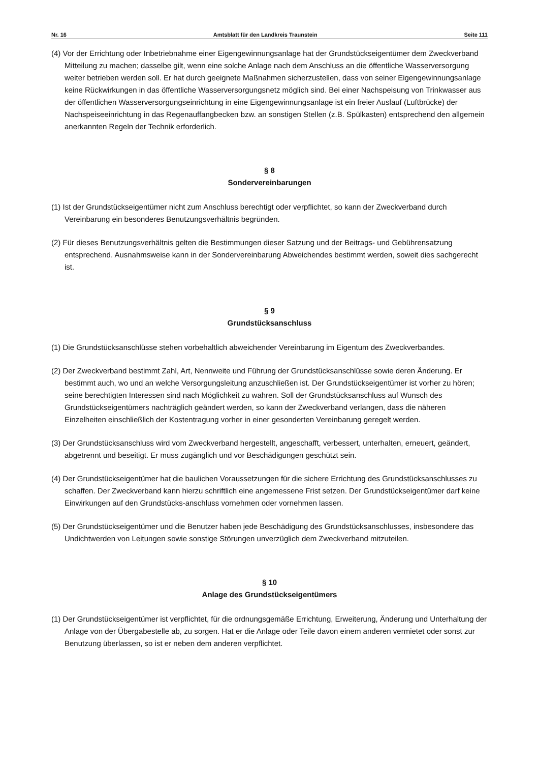Nr. 16 Amtsblatt für den Landkreis Traunstein Seite 111
(4) Vor der Errichtung oder Inbetriebnahme einer Eigengewinnungsanlage hat der Grundstückseigentümer dem Zweckverband Mitteilung zu machen; dasselbe gilt, wenn eine solche Anlage nach dem Anschluss an die öffentliche Wasserversorgung weiter betrieben werden soll. Er hat durch geeignete Maßnahmen sicherzustellen, dass von seiner Eigengewinnungsanlage keine Rückwirkungen in das öffentliche Wasserversorgungsnetz möglich sind. Bei einer Nachspeisung von Trinkwasser aus der öffentlichen Wasserversorgungseinrichtung in eine Eigengewinnungsanlage ist ein freier Auslauf (Luftbrücke) der Nachspeiseeinrichtung in das Regenauffangbecken bzw. an sonstigen Stellen (z.B. Spülkasten) entsprechend den allgemein anerkannten Regeln der Technik erforderlich.
§ 8
Sondervereinbarungen
(1) Ist der Grundstückseigentümer nicht zum Anschluss berechtigt oder verpflichtet, so kann der Zweckverband durch Vereinbarung ein besonderes Benutzungsverhältnis begründen.
(2) Für dieses Benutzungsverhältnis gelten die Bestimmungen dieser Satzung und der Beitrags- und Gebührensatzung entsprechend. Ausnahmsweise kann in der Sondervereinbarung Abweichendes bestimmt werden, soweit dies sachgerecht ist.
§ 9
Grundstücksanschluss
(1) Die Grundstücksanschlüsse stehen vorbehaltlich abweichender Vereinbarung im Eigentum des Zweckverbandes.
(2) Der Zweckverband bestimmt Zahl, Art, Nennweite und Führung der Grundstücksanschlüsse sowie deren Änderung. Er bestimmt auch, wo und an welche Versorgungsleitung anzuschließen ist. Der Grundstückseigentümer ist vorher zu hören; seine berechtigten Interessen sind nach Möglichkeit zu wahren. Soll der Grundstücksanschluss auf Wunsch des Grundstückseigentümers nachträglich geändert werden, so kann der Zweckverband verlangen, dass die näheren Einzelheiten einschließlich der Kostentragung vorher in einer gesonderten Vereinbarung geregelt werden.
(3) Der Grundstücksanschluss wird vom Zweckverband hergestellt, angeschafft, verbessert, unterhalten, erneuert, geändert, abgetrennt und beseitigt. Er muss zugänglich und vor Beschädigungen geschützt sein.
(4) Der Grundstückseigentümer hat die baulichen Voraussetzungen für die sichere Errichtung des Grundstücksanschlusses zu schaffen. Der Zweckverband kann hierzu schriftlich eine angemessene Frist setzen. Der Grundstückseigentümer darf keine Einwirkungen auf den Grundstücks-anschluss vornehmen oder vornehmen lassen.
(5) Der Grundstückseigentümer und die Benutzer haben jede Beschädigung des Grundstücksanschlusses, insbesondere das Undichtwerden von Leitungen sowie sonstige Störungen unverzüglich dem Zweckverband mitzuteilen.
§ 10
Anlage des Grundstückseigentümers
(1) Der Grundstückseigentümer ist verpflichtet, für die ordnungsgemäße Errichtung, Erweiterung, Änderung und Unterhaltung der Anlage von der Übergabestelle ab, zu sorgen. Hat er die Anlage oder Teile davon einem anderen vermietet oder sonst zur Benutzung überlassen, so ist er neben dem anderen verpflichtet.